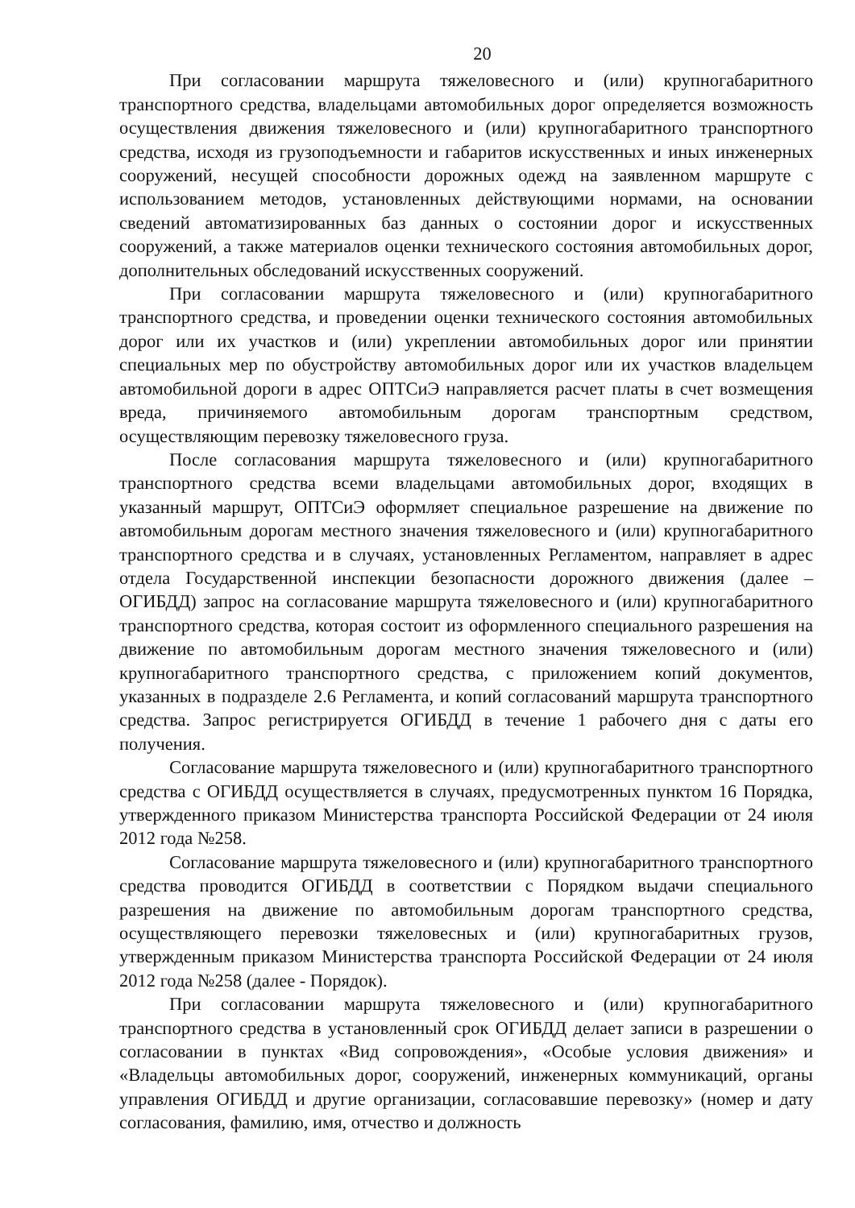20
При согласовании маршрута тяжеловесного и (или) крупногабаритного транспортного средства, владельцами автомобильных дорог определяется возможность осуществления движения тяжеловесного и (или) крупногабаритного транспортного средства, исходя из грузоподъемности и габаритов искусственных и иных инженерных сооружений, несущей способности дорожных одежд на заявленном маршруте с использованием методов, установленных действующими нормами, на основании сведений автоматизированных баз данных о состоянии дорог и искусственных сооружений, а также материалов оценки технического состояния автомобильных дорог, дополнительных обследований искусственных сооружений.
При согласовании маршрута тяжеловесного и (или) крупногабаритного транспортного средства, и проведении оценки технического состояния автомобильных дорог или их участков и (или) укреплении автомобильных дорог или принятии специальных мер по обустройству автомобильных дорог или их участков владельцем автомобильной дороги в адрес ОПТСиЭ направляется расчет платы в счет возмещения вреда, причиняемого автомобильным дорогам транспортным средством, осуществляющим перевозку тяжеловесного груза.
После согласования маршрута тяжеловесного и (или) крупногабаритного транспортного средства всеми владельцами автомобильных дорог, входящих в указанный маршрут, ОПТСиЭ оформляет специальное разрешение на движение по автомобильным дорогам местного значения тяжеловесного и (или) крупногабаритного транспортного средства и в случаях, установленных Регламентом, направляет в адрес отдела Государственной инспекции безопасности дорожного движения (далее – ОГИБДД) запрос на согласование маршрута тяжеловесного и (или) крупногабаритного транспортного средства, которая состоит из оформленного специального разрешения на движение по автомобильным дорогам местного значения тяжеловесного и (или) крупногабаритного транспортного средства, с приложением копий документов, указанных в подразделе 2.6 Регламента, и копий согласований маршрута транспортного средства. Запрос регистрируется ОГИБДД в течение 1 рабочего дня с даты его получения.
Согласование маршрута тяжеловесного и (или) крупногабаритного транспортного средства с ОГИБДД осуществляется в случаях, предусмотренных пунктом 16 Порядка, утвержденного приказом Министерства транспорта Российской Федерации от 24 июля 2012 года №258.
Согласование маршрута тяжеловесного и (или) крупногабаритного транспортного средства проводится ОГИБДД в соответствии с Порядком выдачи специального разрешения на движение по автомобильным дорогам транспортного средства, осуществляющего перевозки тяжеловесных и (или) крупногабаритных грузов, утвержденным приказом Министерства транспорта Российской Федерации от 24 июля 2012 года №258 (далее - Порядок).
При согласовании маршрута тяжеловесного и (или) крупногабаритного транспортного средства в установленный срок ОГИБДД делает записи в разрешении о согласовании в пунктах «Вид сопровождения», «Особые условия движения» и «Владельцы автомобильных дорог, сооружений, инженерных коммуникаций, органы управления ОГИБДД и другие организации, согласовавшие перевозку» (номер и дату согласования, фамилию, имя, отчество и должность